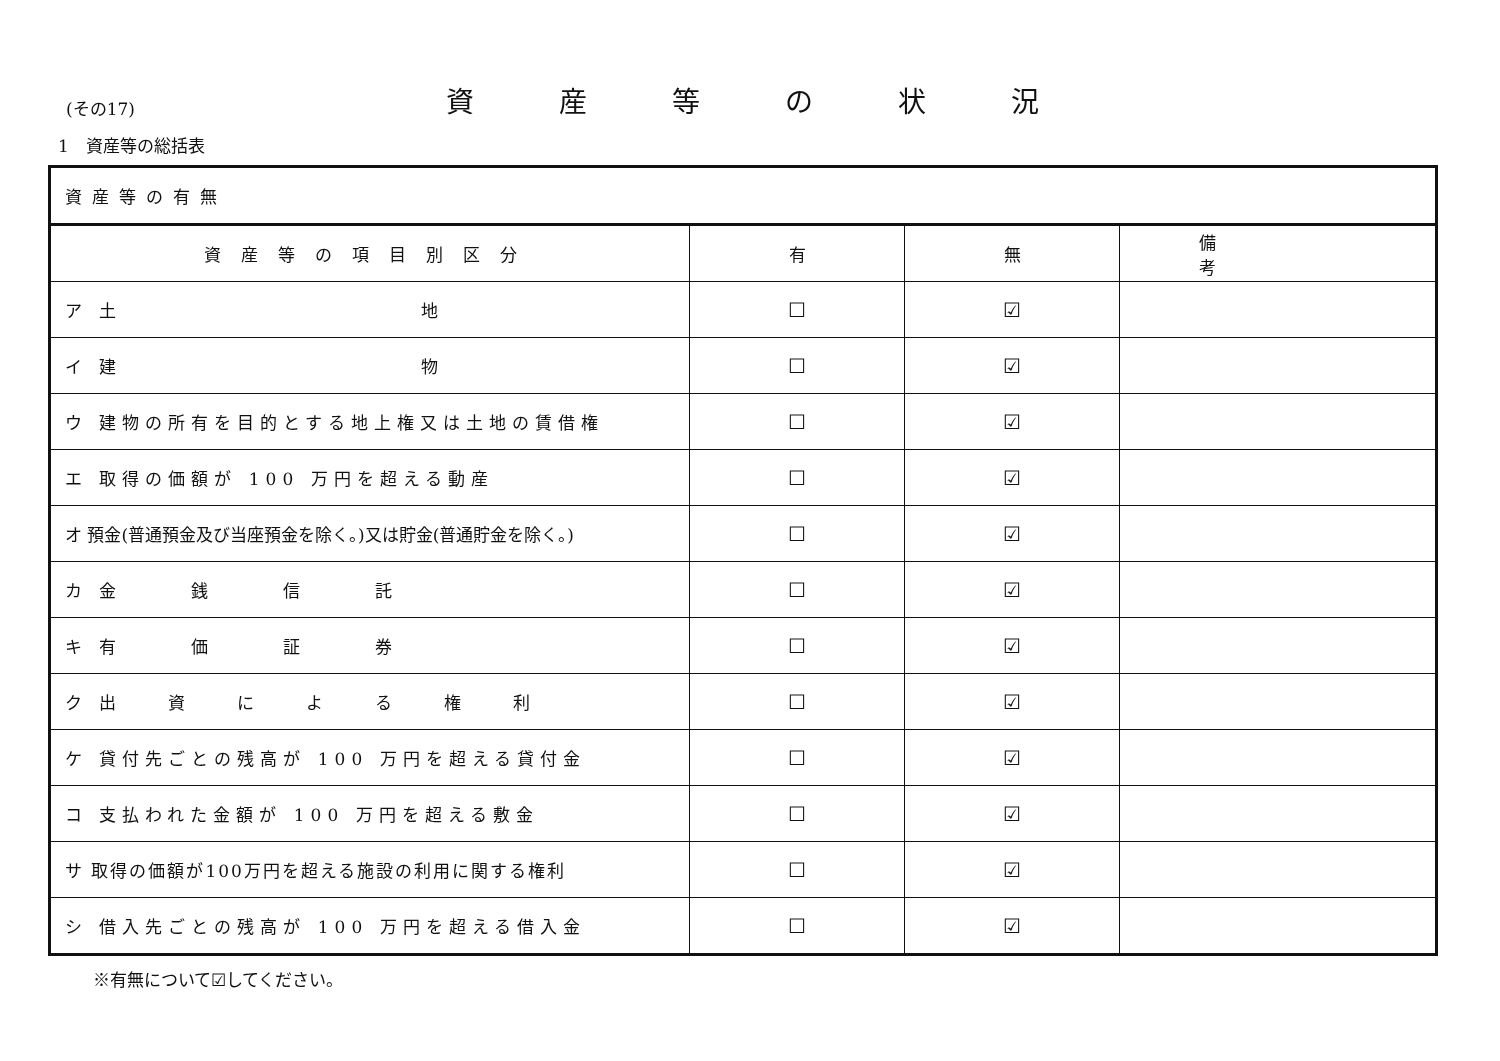(その17)
資産等の状況
1　資産等の総括表
| 資産等の有無 | | | |
| 資産等の項目別区分 | 有 | 無 | 備考 |
| ア 土 地 | ☐ | ☑ | |
| イ 建 物 | ☐ | ☑ | |
| ウ 建物の所有を目的とする地上権又は土地の賃借権 | ☐ | ☑ | |
| エ 取得の価額が 100 万円を超える動産 | ☐ | ☑ | |
| オ 預金(普通預金及び当座預金を除く。)又は貯金(普通貯金を除く。) | ☐ | ☑ | |
| カ 金 銭 信 託 | ☐ | ☑ | |
| キ 有 価 証 券 | ☐ | ☑ | |
| ク 出 資 に よ る 権 利 | ☐ | ☑ | |
| ケ 貸付先ごとの残高が 100 万円を超える貸付金 | ☐ | ☑ | |
| コ 支払われた金額が 100 万円を超える敷金 | ☐ | ☑ | |
| サ 取得の価額が100万円を超える施設の利用に関する権利 | ☐ | ☑ | |
| シ 借入先ごとの残高が 100 万円を超える借入金 | ☐ | ☑ | |
※有無について☑してください。